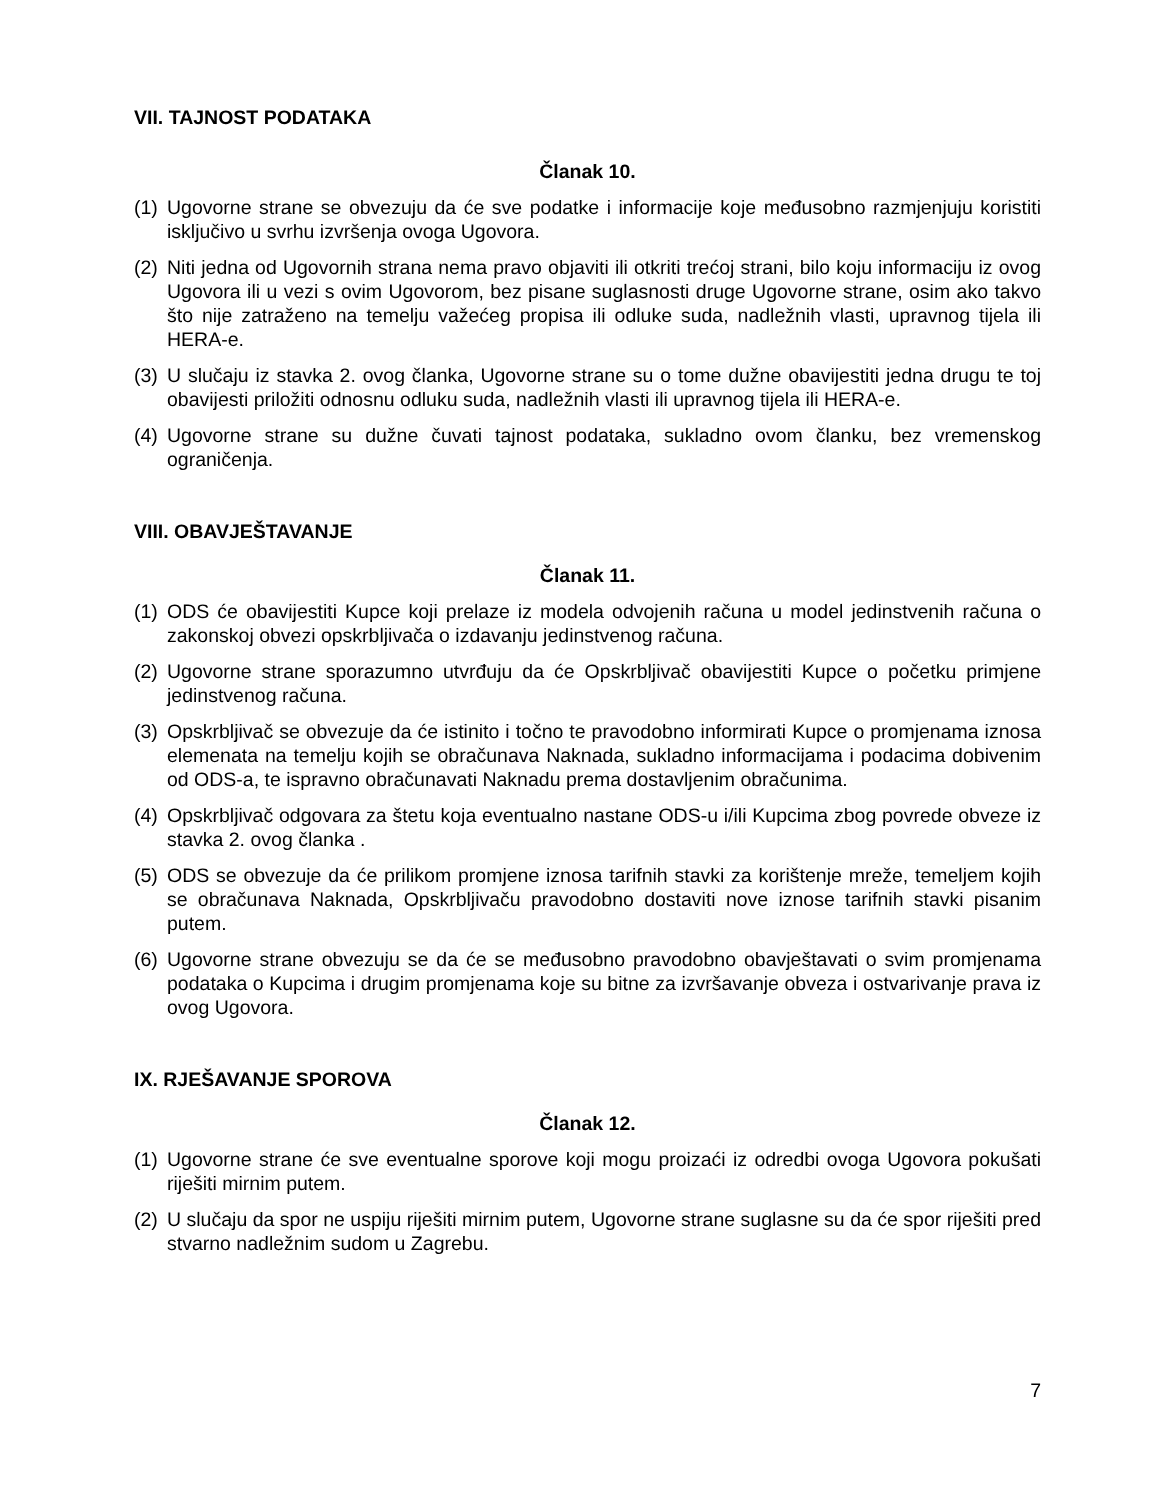VII. TAJNOST PODATAKA
Članak 10.
(1) Ugovorne strane se obvezuju da će sve podatke i informacije koje međusobno razmjenjuju koristiti isključivo u svrhu izvršenja ovoga Ugovora.
(2) Niti jedna od Ugovornih strana nema pravo objaviti ili otkriti trećoj strani, bilo koju informaciju iz ovog Ugovora ili u vezi s ovim Ugovorom, bez pisane suglasnosti druge Ugovorne strane, osim ako takvo što nije zatraženo na temelju važećeg propisa ili odluke suda, nadležnih vlasti, upravnog tijela ili HERA-e.
(3) U slučaju iz stavka 2. ovog članka, Ugovorne strane su o tome dužne obavijestiti jedna drugu te toj obavijesti priložiti odnosnu odluku suda, nadležnih vlasti ili upravnog tijela ili HERA-e.
(4) Ugovorne strane su dužne čuvati tajnost podataka, sukladno ovom članku, bez vremenskog ograničenja.
VIII. OBAVJEŠTAVANJE
Članak 11.
(1) ODS će obavijestiti Kupce koji prelaze iz modela odvojenih računa u model jedinstvenih računa o zakonskoj obvezi opskrbljivača o izdavanju jedinstvenog računa.
(2) Ugovorne strane sporazumno utvrđuju da će Opskrbljivač obavijestiti Kupce o početku primjene jedinstvenog računa.
(3) Opskrbljivač se obvezuje da će istinito i točno te pravodobno informirati Kupce o promjenama iznosa elemenata na temelju kojih se obračunava Naknada, sukladno informacijama i podacima dobivenim od ODS-a, te ispravno obračunavati Naknadu prema dostavljenim obračunima.
(4) Opskrbljivač odgovara za štetu koja eventualno nastane ODS-u i/ili Kupcima zbog povrede obveze iz stavka 2. ovog članka .
(5) ODS se obvezuje da će prilikom promjene iznosa tarifnih stavki za korištenje mreže, temeljem kojih se obračunava Naknada, Opskrbljivaču pravodobno dostaviti nove iznose tarifnih stavki pisanim putem.
(6) Ugovorne strane obvezuju se da će se međusobno pravodobno obavještavati o svim promjenama podataka o Kupcima i drugim promjenama koje su bitne za izvršavanje obveza i ostvarivanje prava iz ovog Ugovora.
IX. RJEŠAVANJE SPOROVA
Članak 12.
(1) Ugovorne strane će sve eventualne sporove koji mogu proizaći iz odredbi ovoga Ugovora pokušati riješiti mirnim putem.
(2) U slučaju da spor ne uspiju riješiti mirnim putem, Ugovorne strane suglasne su da će spor riješiti pred stvarno nadležnim sudom u Zagrebu.
7